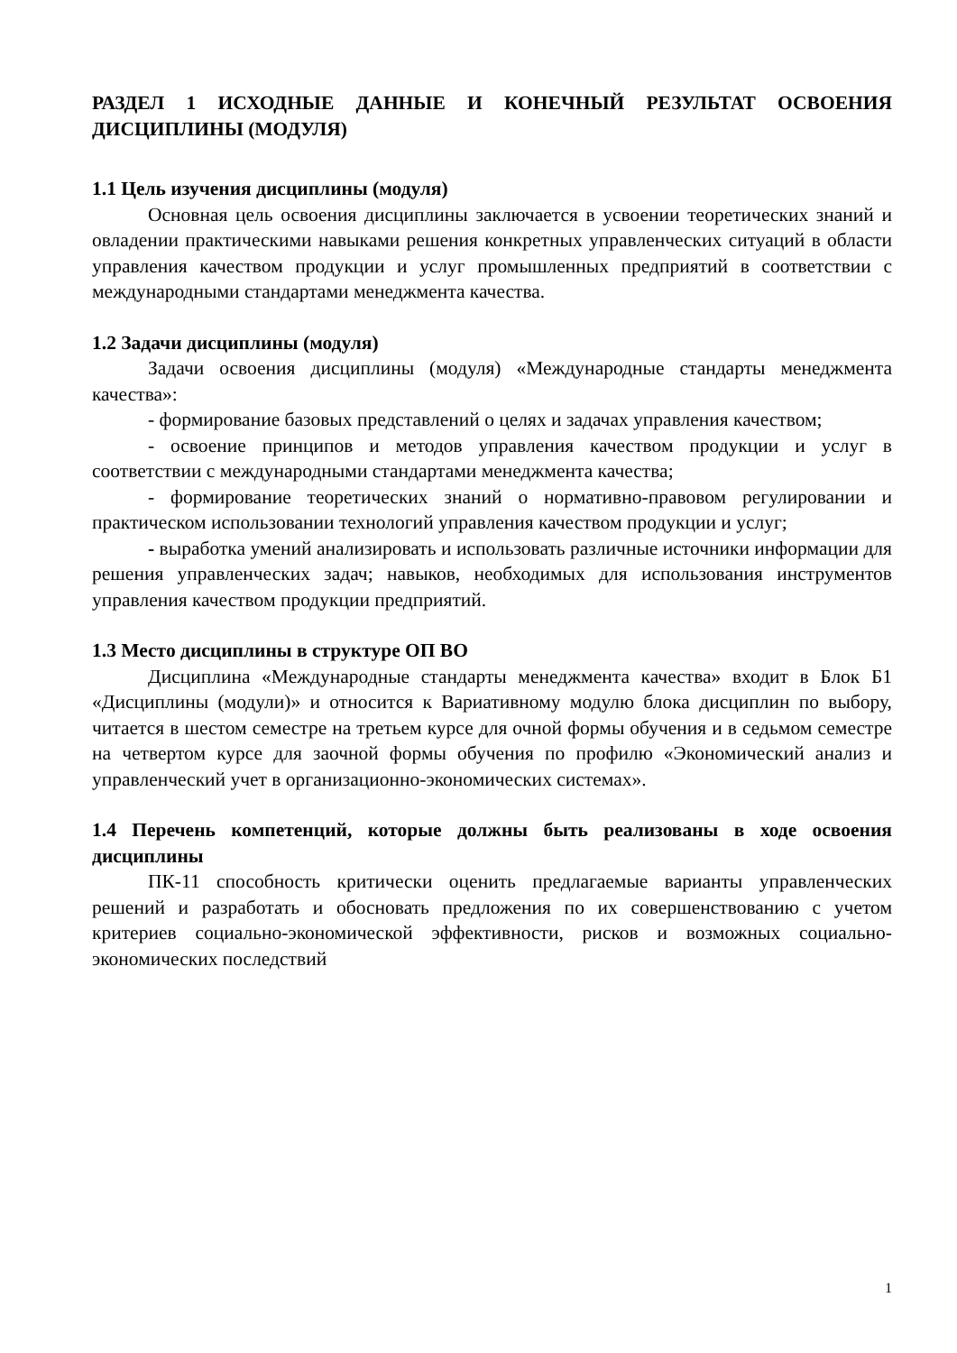РАЗДЕЛ 1 ИСХОДНЫЕ ДАННЫЕ И КОНЕЧНЫЙ РЕЗУЛЬТАТ ОСВОЕНИЯ ДИСЦИПЛИНЫ (МОДУЛЯ)
1.1 Цель изучения дисциплины (модуля)
Основная цель освоения дисциплины заключается в усвоении теоретических знаний и овладении практическими навыками решения конкретных управленческих ситуаций в области управления качеством продукции и услуг промышленных предприятий в соответствии с международными стандартами менеджмента качества.
1.2 Задачи дисциплины (модуля)
Задачи освоения дисциплины (модуля) «Международные стандарты менеджмента качества»:
- формирование базовых представлений о целях и задачах управления качеством;
- освоение принципов и методов управления качеством продукции и услуг в соответствии с международными стандартами менеджмента качества;
- формирование теоретических знаний о нормативно-правовом регулировании и практическом использовании технологий управления качеством продукции и услуг;
- выработка умений анализировать и использовать различные источники информации для решения управленческих задач; навыков, необходимых для использования инструментов управления качеством продукции предприятий.
1.3 Место дисциплины в структуре ОП ВО
Дисциплина «Международные стандарты менеджмента качества» входит в Блок Б1 «Дисциплины (модули)» и относится к Вариативному модулю блока дисциплин по выбору, читается в шестом семестре на третьем курсе для очной формы обучения и в седьмом семестре на четвертом курсе для заочной формы обучения по профилю «Экономический анализ и управленческий учет в организационно-экономических системах».
1.4 Перечень компетенций, которые должны быть реализованы в ходе освоения дисциплины
ПК-11 способность критически оценить предлагаемые варианты управленческих решений и разработать и обосновать предложения по их совершенствованию с учетом критериев социально-экономической эффективности, рисков и возможных социально-экономических последствий
1